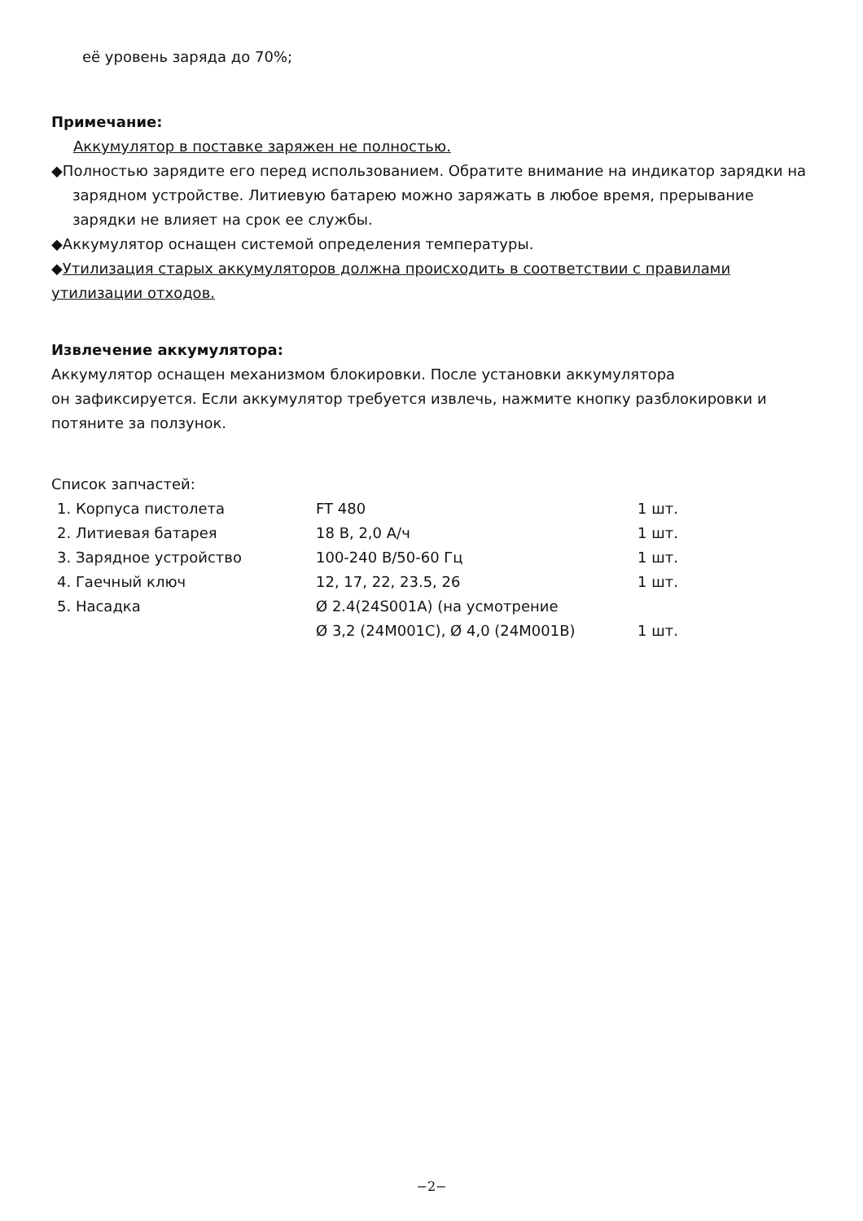её уровень заряда до 70%;
Примечание:
Аккумулятор в поставке заряжен не полностью.
◆Полностью зарядите его перед использованием. Обратите внимание на индикатор зарядки на зарядном устройстве. Литиевую батарею можно заряжать в любое время, прерывание зарядки не влияет на срок ее службы.
◆Аккумулятор оснащен системой определения температуры.
◆Утилизация старых аккумуляторов должна происходить в соответствии с правилами утилизации отходов.
Извлечение аккумулятора:
Аккумулятор оснащен механизмом блокировки. После установки аккумулятора
он зафиксируется. Если аккумулятор требуется извлечь, нажмите кнопку разблокировки и потяните за ползунок.
Список запчастей:
| 1. Корпуса пистолета | FT 480 | 1 шт. |
| 2. Литиевая батарея | 18 В, 2,0 А/ч | 1 шт. |
| 3. Зарядное устройство | 100-240 В/50-60 Гц | 1 шт. |
| 4. Гаечный ключ | 12, 17, 22, 23.5, 26 | 1 шт. |
| 5. Насадка | Ø 2.4(24S001A) (на усмотрение Ø 3,2 (24M001C), Ø 4,0 (24M001B) | 1 шт. |
−2−